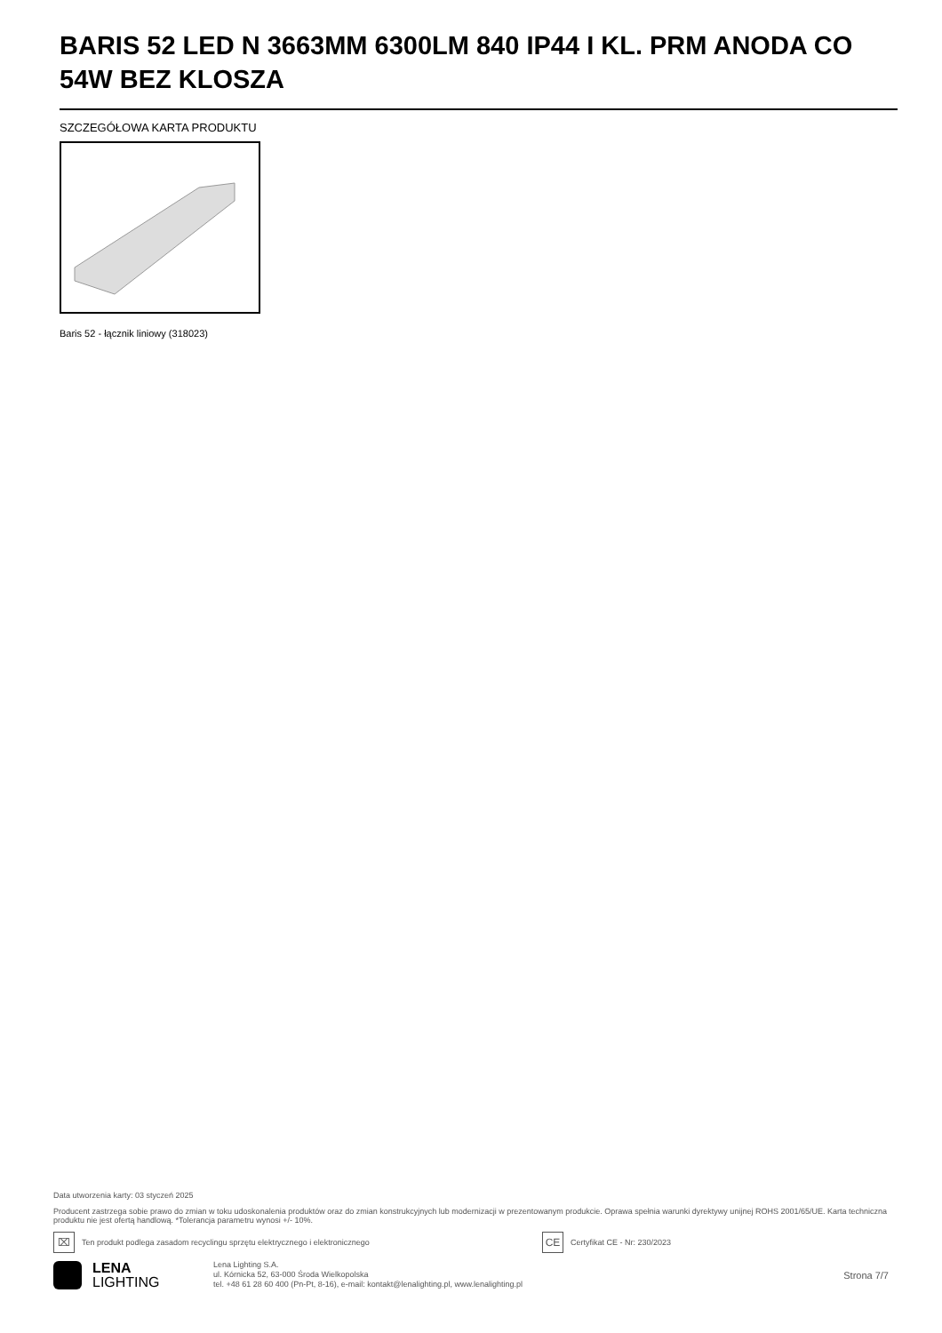BARIS 52 LED N 3663MM 6300LM 840 IP44 I KL. PRM ANODA CO 54W BEZ KLOSZA
SZCZEGÓŁOWA KARTA PRODUKTU
Baris 52 - łącznik liniowy (318023)
Data utworzenia karty: 03 styczeń 2025
Producent zastrzega sobie prawo do zmian w toku udoskonalenia produktów oraz do zmian konstrukcyjnych lub modernizacji w prezentowanym produkcie. Oprawa spełnia warunki dyrektywy unijnej ROHS 2001/65/UE. Karta techniczna produktu nie jest ofertą handlową. *Tolerancja parametru wynosi +/- 10%.
⌧ Ten produkt podlega zasadom recyclingu sprzętu elektrycznego i elektronicznego CE Certyfikat CE - Nr: 230/2023
LENA
LIGHTING
Lena Lighting S.A.
ul. Kórnicka 52, 63-000 Środa Wielkopolska
tel. +48 61 28 60 400 (Pn-Pt, 8-16), e-mail: kontakt@lenalighting.pl, www.lenalighting.pl
Strona 7/7